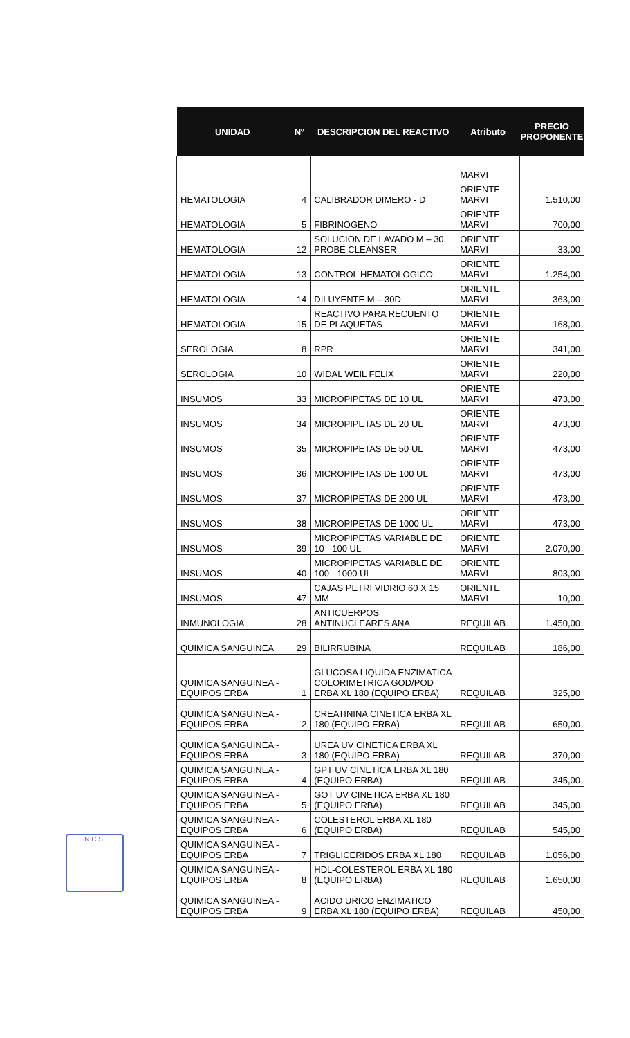N.C.S.
| UNIDAD | Nº | DESCRIPCION DEL REACTIVO | Atributo | PRECIO PROPONENTE |
| --- | --- | --- | --- | --- |
| | | | MARVI | |
| HEMATOLOGIA | 4 | CALIBRADOR DIMERO - D | ORIENTE MARVI | 1.510,00 |
| HEMATOLOGIA | 5 | FIBRINOGENO | ORIENTE MARVI | 700,00 |
| HEMATOLOGIA | 12 | SOLUCION DE LAVADO M – 30 PROBE CLEANSER | ORIENTE MARVI | 33,00 |
| HEMATOLOGIA | 13 | CONTROL HEMATOLOGICO | ORIENTE MARVI | 1.254,00 |
| HEMATOLOGIA | 14 | DILUYENTE M – 30D | ORIENTE MARVI | 363,00 |
| HEMATOLOGIA | 15 | REACTIVO PARA RECUENTO DE PLAQUETAS | ORIENTE MARVI | 168,00 |
| SEROLOGIA | 8 | RPR | ORIENTE MARVI | 341,00 |
| SEROLOGIA | 10 | WIDAL WEIL FELIX | ORIENTE MARVI | 220,00 |
| INSUMOS | 33 | MICROPIPETAS DE 10 UL | ORIENTE MARVI | 473,00 |
| INSUMOS | 34 | MICROPIPETAS DE 20 UL | ORIENTE MARVI | 473,00 |
| INSUMOS | 35 | MICROPIPETAS DE 50 UL | ORIENTE MARVI | 473,00 |
| INSUMOS | 36 | MICROPIPETAS DE 100 UL | ORIENTE MARVI | 473,00 |
| INSUMOS | 37 | MICROPIPETAS DE 200 UL | ORIENTE MARVI | 473,00 |
| INSUMOS | 38 | MICROPIPETAS DE 1000 UL | ORIENTE MARVI | 473,00 |
| INSUMOS | 39 | MICROPIPETAS VARIABLE DE 10 - 100 UL | ORIENTE MARVI | 2.070,00 |
| INSUMOS | 40 | MICROPIPETAS VARIABLE DE 100 - 1000 UL | ORIENTE MARVI | 803,00 |
| INSUMOS | 47 | CAJAS PETRI VIDRIO 60 X 15 MM | ORIENTE MARVI | 10,00 |
| INMUNOLOGIA | 28 | ANTICUERPOS ANTINUCLEARES ANA | REQUILAB | 1.450,00 |
| QUIMICA SANGUINEA | 29 | BILIRRUBINA | REQUILAB | 186,00 |
| QUIMICA SANGUINEA - EQUIPOS ERBA | 1 | GLUCOSA LIQUIDA ENZIMATICA COLORIMETRICA GOD/POD ERBA XL 180 (EQUIPO ERBA) | REQUILAB | 325,00 |
| QUIMICA SANGUINEA - EQUIPOS ERBA | 2 | CREATININA CINETICA ERBA XL 180 (EQUIPO ERBA) | REQUILAB | 650,00 |
| QUIMICA SANGUINEA - EQUIPOS ERBA | 3 | UREA UV CINETICA ERBA XL 180 (EQUIPO ERBA) | REQUILAB | 370,00 |
| QUIMICA SANGUINEA - EQUIPOS ERBA | 4 | GPT UV CINETICA ERBA XL 180 (EQUIPO ERBA) | REQUILAB | 345,00 |
| QUIMICA SANGUINEA - EQUIPOS ERBA | 5 | GOT UV CINETICA ERBA XL 180 (EQUIPO ERBA) | REQUILAB | 345,00 |
| QUIMICA SANGUINEA - EQUIPOS ERBA | 6 | COLESTEROL ERBA XL 180 (EQUIPO ERBA) | REQUILAB | 545,00 |
| QUIMICA SANGUINEA - EQUIPOS ERBA | 7 | TRIGLICERIDOS ERBA XL 180 | REQUILAB | 1.056,00 |
| QUIMICA SANGUINEA - EQUIPOS ERBA | 8 | HDL-COLESTEROL ERBA XL 180 (EQUIPO ERBA) | REQUILAB | 1.650,00 |
| QUIMICA SANGUINEA - EQUIPOS ERBA | 9 | ACIDO URICO ENZIMATICO ERBA XL 180 (EQUIPO ERBA) | REQUILAB | 450,00 |